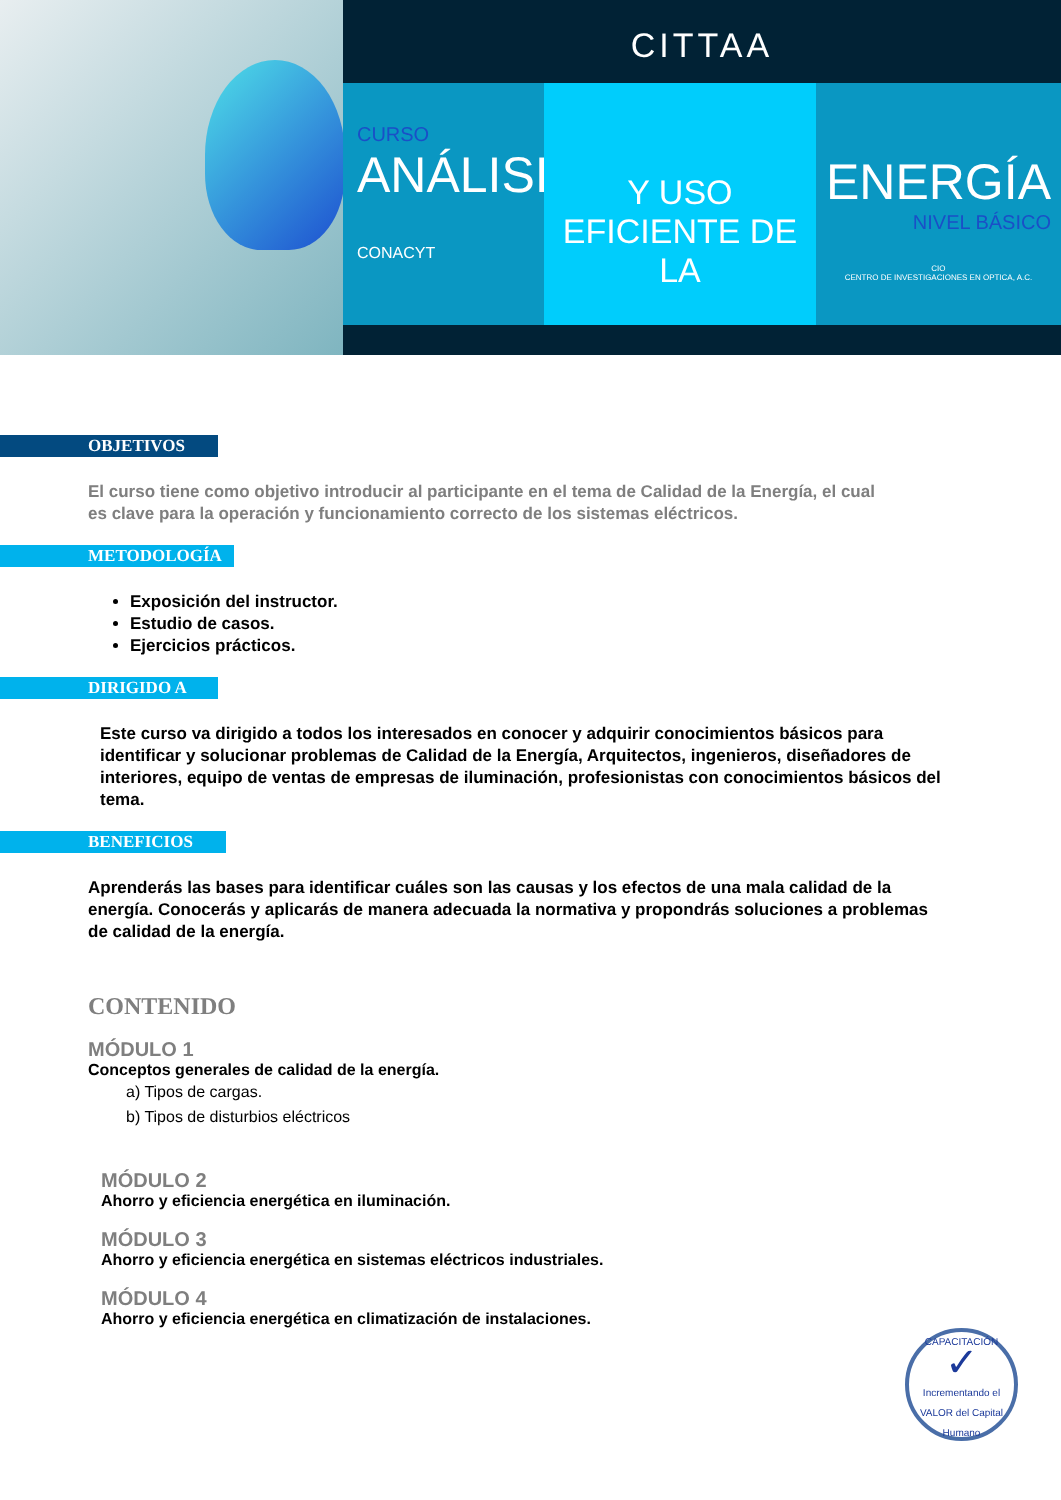CITTAA
CURSO
ANÁLISIS
CONACYT
Y USO EFICIENTE DE LA
ENERGÍA
NIVEL BÁSICO
CIO
CENTRO DE INVESTIGACIONES EN OPTICA, A.C.
OBJETIVOS
El curso tiene como objetivo introducir al participante en el tema de Calidad de la Energía, el cual es clave para la operación y funcionamiento correcto de los sistemas eléctricos.
METODOLOGÍA
Exposición del instructor.
Estudio de casos.
Ejercicios prácticos.
DIRIGIDO A
Este curso va dirigido a todos los interesados en conocer y adquirir conocimientos básicos para identificar y solucionar problemas de Calidad de la Energía, Arquitectos, ingenieros, diseñadores de interiores, equipo de ventas de empresas de iluminación, profesionistas con conocimientos básicos del tema.
BENEFICIOS
Aprenderás las bases para identificar cuáles son las causas y los efectos de una mala calidad de la energía. Conocerás y aplicarás de manera adecuada la normativa y propondrás soluciones a problemas de calidad de la energía.
CONTENIDO
MÓDULO 1
Conceptos generales de calidad de la energía.
a) Tipos de cargas.
b) Tipos de disturbios eléctricos
MÓDULO 2
Ahorro y eficiencia energética en iluminación.
MÓDULO 3
Ahorro y eficiencia energética en sistemas eléctricos industriales.
MÓDULO 4
Ahorro y eficiencia energética en climatización de instalaciones.
CAPACITACIÓN
✓
Incrementando el VALOR del Capital Humano